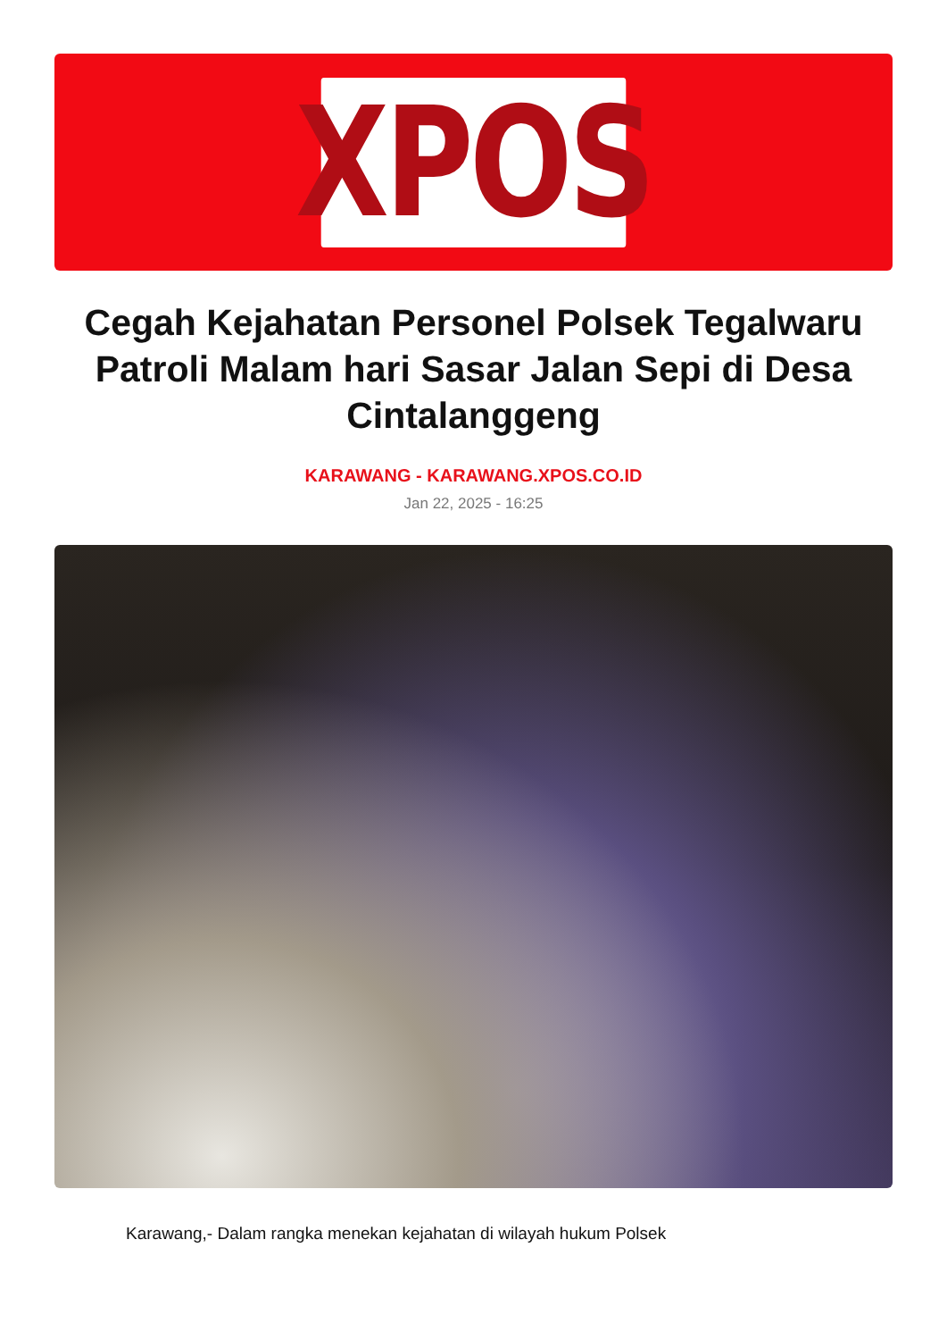XPOS
Cegah Kejahatan Personel Polsek Tegalwaru Patroli Malam hari Sasar Jalan Sepi di Desa Cintalanggeng
KARAWANG - KARAWANG.XPOS.CO.ID
Jan 22, 2025 - 16:25
Karawang,- Dalam rangka menekan kejahatan di wilayah hukum Polsek